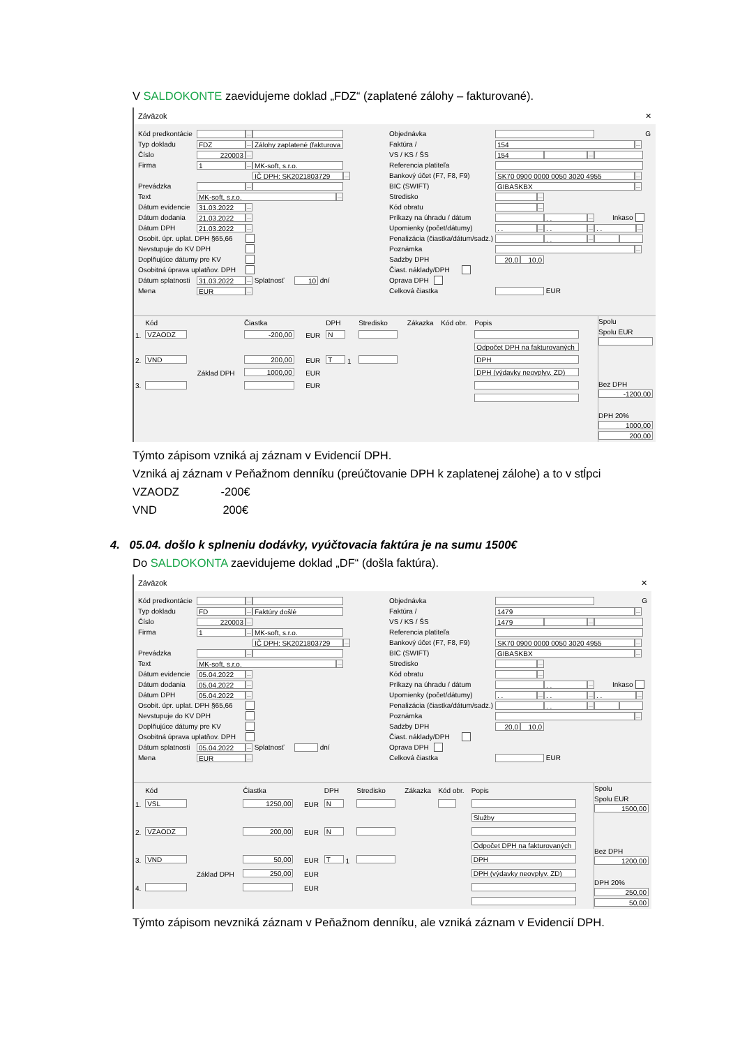V SALDOKONTE zaevidujeme doklad „FDZ“ (zaplatené zálohy – fakturované).
Záväzok ✕
Kód predkontácie ...
Typ dokladu FDZ... Zálohy zaplatené (fakturova
Číslo 220003...
Firma 1... MK-soft, s.r.o.
IČ DPH: SK2021803729...
Prevádzka ...
Text MK-soft, s.r.o....
Dátum evidencie 31.03.2022...
Dátum dodania 21.03.2022...
Dátum DPH 21.03.2022...
Osobit. úpr. uplat. DPH §65,66
Nevstupuje do KV DPH
Doplňujúce dátumy pre KV
Osobitná úprava uplatňov. DPH
Dátum splatnosti 31.03.2022... Splatnosť 10 dní
Mena EUR...
Objednávka G
Faktúra / 154...
VS / KS / ŠS 154 ...
Referencia platiteľa
Bankový účet (F7, F8, F9) SK70 0900 0000 0050 3020 4955...
BIC (SWIFT) GIBASKBX...
Stredisko ...
Kód obratu ...
Príkazy na úhradu / dátum . .... Inkaso
Upomienky (počet/dátumy). ..... ..... ....
Penalizácia (čiastka/dátum/sadz.) . ....
Poznámka ...
Sadzby DPH 20,0 10,0
Čiast. náklady/DPH
Oprava DPH
Celková čiastka EUR
| | Kód | | Čiastka | | DPH | Stredisko | Zákazka | Kód obr. | Popis |
| --- | --- | --- | --- | --- | --- | --- | --- | --- | --- |
| 1. | VZAODZ | | -200,00 | EUR | N | | | | |
| | | | | | | | | | Odpočet DPH na fakturovaných |
| 2. | VND | | 200,00 | EUR | T 1 | | | | DPH |
| | | Základ DPH | 1000,00 | EUR | | | | | DPH (výdavky neovplyv. ZD) |
| 3. | | | | EUR | | | | | |
Spolu
Spolu EUR
Bez DPH
-1200,00
DPH 20%
1000,00
200,00
Týmto zápisom vzniká aj záznam v Evidencií DPH.
Vzniká aj záznam v Peňažnom denníku (preúčtovanie DPH k zaplatenej zálohe) a to v stĺpci
VZAODZ -200€
VND 200€
4. 05.04. došlo k splneniu dodávky, vyúčtovacia faktúra je na sumu 1500€
Do SALDOKONTA zaevidujeme doklad „DF“ (došla faktúra).
Záväzok ✕
Kód predkontácie ...
Typ dokladu FD... Faktúry došlé
Číslo 220003...
Firma 1... MK-soft, s.r.o.
IČ DPH: SK2021803729...
Prevádzka ...
Text MK-soft, s.r.o....
Dátum evidencie 05.04.2022...
Dátum dodania 05.04.2022...
Dátum DPH 05.04.2022...
Osobit. úpr. uplat. DPH §65,66
Nevstupuje do KV DPH
Doplňujúce dátumy pre KV
Osobitná úprava uplatňov. DPH
Dátum splatnosti 05.04.2022... Splatnosť dní
Mena EUR...
Objednávka G
Faktúra / 1479...
VS / KS / ŠS 1479 ...
Referencia platiteľa
Bankový účet (F7, F8, F9) SK70 0900 0000 0050 3020 4955...
BIC (SWIFT) GIBASKBX...
Stredisko ...
Kód obratu ...
Príkazy na úhradu / dátum . .... Inkaso
Upomienky (počet/dátumy). ..... ..... ....
Penalizácia (čiastka/dátum/sadz.) . ....
Poznámka ...
Sadzby DPH 20,0 10,0
Čiast. náklady/DPH
Oprava DPH
Celková čiastka EUR
| | Kód | | Čiastka | | DPH | Stredisko | Zákazka | Kód obr. | Popis |
| --- | --- | --- | --- | --- | --- | --- | --- | --- | --- |
| 1. | VSL | | 1250,00 | EUR | N | | | | |
| | | | | | | | | | Služby |
| 2. | VZAODZ | | 200,00 | EUR | N | | | | |
| | | | | | | | | | Odpočet DPH na fakturovaných |
| 3. | VND | | 50,00 | EUR | T 1 | | | | DPH |
| | | Základ DPH | 250,00 | EUR | | | | | DPH (výdavky neovplyv. ZD) |
| 4. | | | | EUR | | | | | |
Spolu
Spolu EUR
1500,00
Bez DPH
1200,00
DPH 20%
250,00
50,00
Týmto zápisom nevzniká záznam v Peňažnom denníku, ale vzniká záznam v Evidencií DPH.